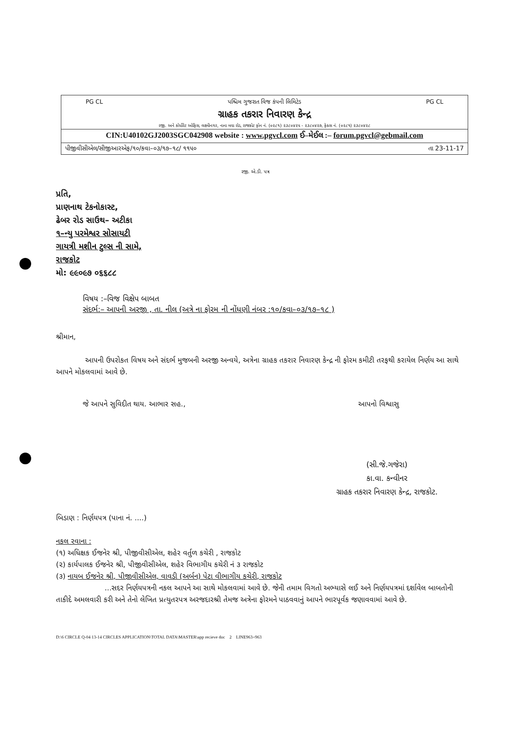PG CL પશ્ચિમ ગુજરાત વિજ કંપની લિમિટેડ PG CL
ગ્રાહક તકરાર નિવારણ કેન્દ્ર
રજી. અને કોર્પોરેટ ઓફિસ, લક્ષ્મીનગર, નાના મવા રોડ, રાજકોટ ફોન નં. (૦૨૮૧) ૨૩૮૦૪૨૫ - ૨૩૮૦૪૨૭, ફેક્સ નં. (૦૨૮૧) ૨૩૮૦૪૨૮
CIN:U40102GJ2003SGC042908 website : www.pgvcl.com ઈ–મેઈલ :– forum.pgvcl@gebmail.com
પીજીવીસીએલ/સીજીઆરએફ/૧૦/કવા–૦૩/૧૭–૧૮/ ૧૧૫૦ તા 23-11-17
રજી. એ.ડી. પત્ર
પ્રતિ,
પ્રાણનાથ ટેકનોકાસ્ટ,
ઢેબર રોડ સાઉથ– અટીકા
૧–ન્યુ પરમેશ્વર સોસાયટી
ગાયત્રી મશીન ટુલ્સ ની સામે,
રાજકોટ
મો: ૯૯૦૯૭ ૦૬૬૮૮
વિષય :–વિજ વિક્ષેપ બાબત
સંદર્ભ:– આપની અરજી , તા. નીલ (અત્રે ના ફોરમ ની નોંધણી નંબર :૧૦/કવા–૦૩/૧૭–૧૮ )
શ્રીમાન,
આપની ઉપરોકત વિષય અને સંદર્ભ મુજબની અરજી અન્વયે, અત્રેના ગ્રાહક તકરાર નિવારણ કેન્દ્ર ની ફોરમ કમીટી તરફથી કરાયેલ નિર્ણય આ સાથે આપને મોકલવામાં આવે છે.
જે આપને સુવિદીત થાય. આભાર સહ., આપનો વિશ્વાસુ
(સી.જે.ગજેરા)
કા.વા. કન્વીનર
ગ્રાહક તકરાર નિવારણ કેન્દ્ર, રાજકોટ.
બિડાણ : નિર્ણયપત્ર (પાના નં. ....)
નકલ રવાના :
(૧) અધિક્ષક ઈજનેર શ્રી, પીજીવીસીએલ, શહેર વર્તુળ કચેરી , રાજકોટ
(૨) કાર્યપાલક ઈજનેર શ્રી, પીજીવીસીએલ, શહેર વિભાગીય કચેરી નં ૩ રાજકોટ
(૩) નાયબ ઈજનેર શ્રી, પીજીવીસીએલ, વાવડી (અર્બન) પેટા વીભાગીય કચેરી, રાજકોટ
...સદર નિર્ણયપત્રની નકલ આપને આ સાથે મોકલવામાં આવે છે. જેની તમામ વિગતો અભ્યાસે લઈ અને નિર્ણયપત્રમાં દર્શાવેલ બાબતોની તાકીદે અમલવારી કરી અને તેનો લેખિત પ્રત્યુતરપત્ર અરજદારશ્રી તેમજ અત્રેના ફોરમને પાઠવવાનું આપને ભારપૂર્વક જણાવવામાં આવે છે.
D:\6 CIRCLE Q-04 13-14 CIRCLES APPLICATION\TOTAL DATA\MASTER\app recieve doc 2 LINE963=963